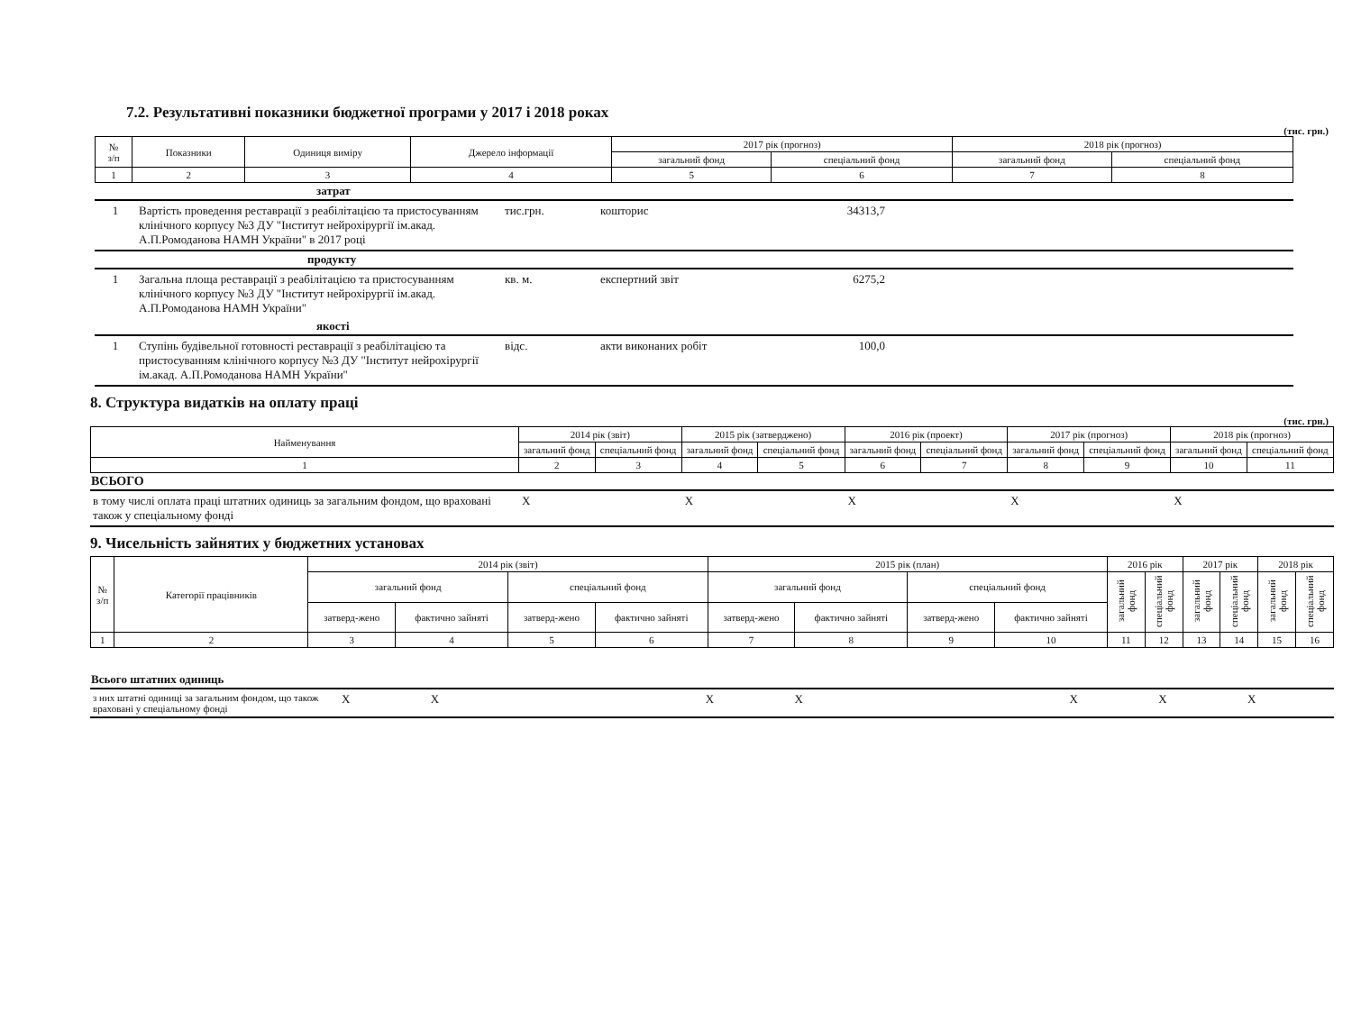7.2. Результативні показники бюджетної програми у 2017 і 2018 роках
(тис. грн.)
| № з/п | Показники | Одиниця виміру | Джерело інформації | 2017 рік (прогноз) | | 2018 рік (прогноз) | |
| --- | --- | --- | --- | --- | --- | --- | --- |
| | | | | загальний фонд | спеціальний фонд | загальний фонд | спеціальний фонд |
| 1 | 2 | 3 | 4 | 5 | 6 | 7 | 8 |
| | затрат | | | | |
| 1 | Вартість проведення реставрації з реабілітацією та пристосуванням клінічного корпусу №3 ДУ "Інститут нейрохірургії ім.акад. А.П.Ромоданова НАМН України" в 2017 році | тис.грн. | кошторис | 34313,7 | |
| | продукту | | | | |
| 1 | Загальна площа реставрації з реабілітацією та пристосуванням клінічного корпусу №3 ДУ "Інститут нейрохірургії ім.акад. А.П.Ромоданова НАМН України" | кв. м. | експертний звіт | 6275,2 | |
| | якості | | | | |
| 1 | Ступінь будівельної готовності реставрації з реабілітацією та пристосуванням клінічного корпусу №3 ДУ "Інститут нейрохірургії ім.акад. А.П.Ромоданова НАМН України" | відс. | акти виконаних робіт | 100,0 | |
8. Структура видатків на оплату праці
(тис. грн.)
| Найменування | 2014 рік (звіт) | | 2015 рік (затверджено) | | 2016 рік (проект) | | 2017 рік (прогноз) | | 2018 рік (прогноз) | |
| --- | --- | --- | --- | --- | --- | --- | --- | --- | --- | --- |
| | загальний фонд | спеціальний фонд | загальний фонд | спеціальний фонд | загальний фонд | спеціальний фонд | загальний фонд | спеціальний фонд | загальний фонд | спеціальний фонд |
| 1 | 2 | 3 | 4 | 5 | 6 | 7 | 8 | 9 | 10 | 11 |
| ВСЬОГО | | | | | | | | | | |
| в тому числі оплата праці штатних одиниць за загальним фондом, що враховані також у спеціальному фонді | X | | X | | X | | X | | X | |
9. Чисельність зайнятих у бюджетних установах
| № з/п | Категорії працівників | 2014 рік (звіт) | | | | 2015 рік (план) | | | | 2016 рік | | 2017 рік | | 2018 рік | |
| --- | --- | --- | --- | --- | --- | --- | --- | --- | --- | --- | --- | --- | --- | --- | --- |
| | | загальний фонд | | спеціальний фонд | | загальний фонд | | спеціальний фонд | | загальний фонд | спеціальний фонд | загальний фонд | спеціальний фонд | загальний фонд | спеціальний фонд |
| | | затверд-жено | фактично зайняті | затверд-жено | фактично зайняті | затверд-жено | фактично зайняті | затверд-жено | фактично зайняті | | | | | | |
| 1 | 2 | 3 | 4 | 5 | 6 | 7 | 8 | 9 | 10 | 11 | 12 | 13 | 14 | 15 | 16 |
| Всього штатних одиниць | | | | | | | | | |
| з них штатні одиниці за загальним фондом, що також враховані у спеціальному фонді | X | X | | X | X | | X | X | X |